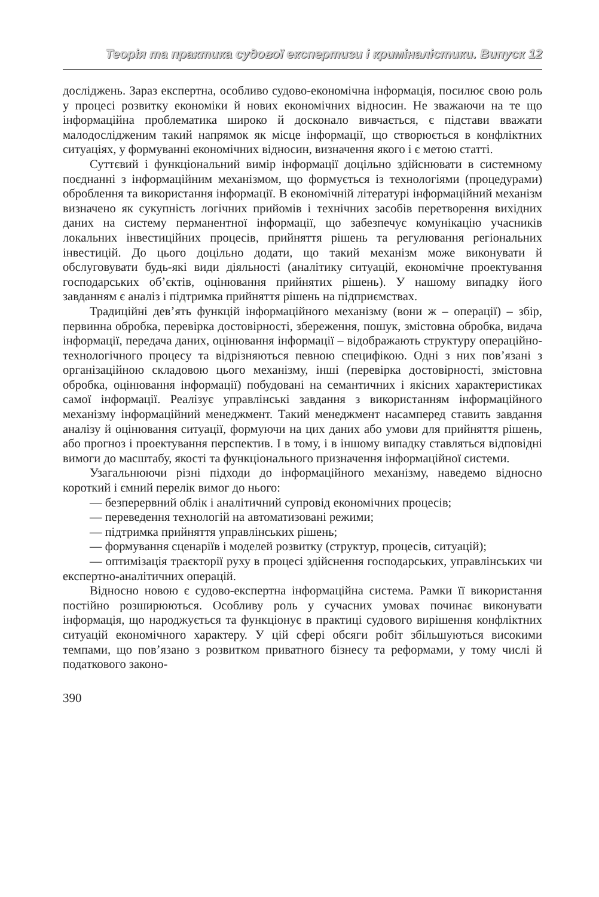Теорія та практика судової експертизи і криміналістики. Випуск 12
досліджень. Зараз експертна, особливо судово-економічна інформація, посилює свою роль у процесі розвитку економіки й нових економічних відносин. Не зважаючи на те що інформаційна проблематика широко й досконало вивчається, є підстави вважати малодослідженим такий напрямок як місце інформації, що створюється в конфліктних ситуаціях, у формуванні економічних відносин, визначення якого і є метою статті.
Суттєвий і функціональний вимір інформації доцільно здійснювати в системному поєднанні з інформаційним механізмом, що формується із технологіями (процедурами) оброблення та використання інформації. В економічній літературі інформаційний механізм визначено як сукупність логічних прийомів і технічних засобів перетворення вихідних даних на систему перманентної інформації, що забезпечує комунікацію учасників локальних інвестиційних процесів, прийняття рішень та регулювання регіональних інвестицій. До цього доцільно додати, що такий механізм може виконувати й обслуговувати будь-які види діяльності (аналітику ситуацій, економічне проектування господарських об’єктів, оцінювання прийнятих рішень). У нашому випадку його завданням є аналіз і підтримка прийняття рішень на підприємствах.
Традиційні дев’ять функцій інформаційного механізму (вони ж – операції) – збір, первинна обробка, перевірка достовірності, збереження, пошук, змістовна обробка, видача інформації, передача даних, оцінювання інформації – відображають структуру операційно-технологічного процесу та відрізняються певною специфікою. Одні з них пов’язані з організаційною складовою цього механізму, інші (перевірка достовірності, змістовна обробка, оцінювання інформації) побудовані на семантичних і якісних характеристиках самої інформації. Реалізує управлінські завдання з використанням інформаційного механізму інформаційний менеджмент. Такий менеджмент насамперед ставить завдання аналізу й оцінювання ситуації, формуючи на цих даних або умови для прийняття рішень, або прогноз і проектування перспектив. І в тому, і в іншому випадку ставляться відповідні вимоги до масштабу, якості та функціонального призначення інформаційної системи.
Узагальнюючи різні підходи до інформаційного механізму, наведемо відносно короткий і ємний перелік вимог до нього:
— безперервний облік і аналітичний супровід економічних процесів;
— переведення технологій на автоматизовані режими;
— підтримка прийняття управлінських рішень;
— формування сценаріїв і моделей розвитку (структур, процесів, ситуацій);
— оптимізація траєкторії руху в процесі здійснення господарських, управлінських чи експертно-аналітичних операцій.
Відносно новою є судово-експертна інформаційна система. Рамки її використання постійно розширюються. Особливу роль у сучасних умовах починає виконувати інформація, що народжується та функціонує в практиці судового вирішення конфліктних ситуацій економічного характеру. У цій сфері обсяги робіт збільшуються високими темпами, що пов’язано з розвитком приватного бізнесу та реформами, у тому числі й податкового законо-
390